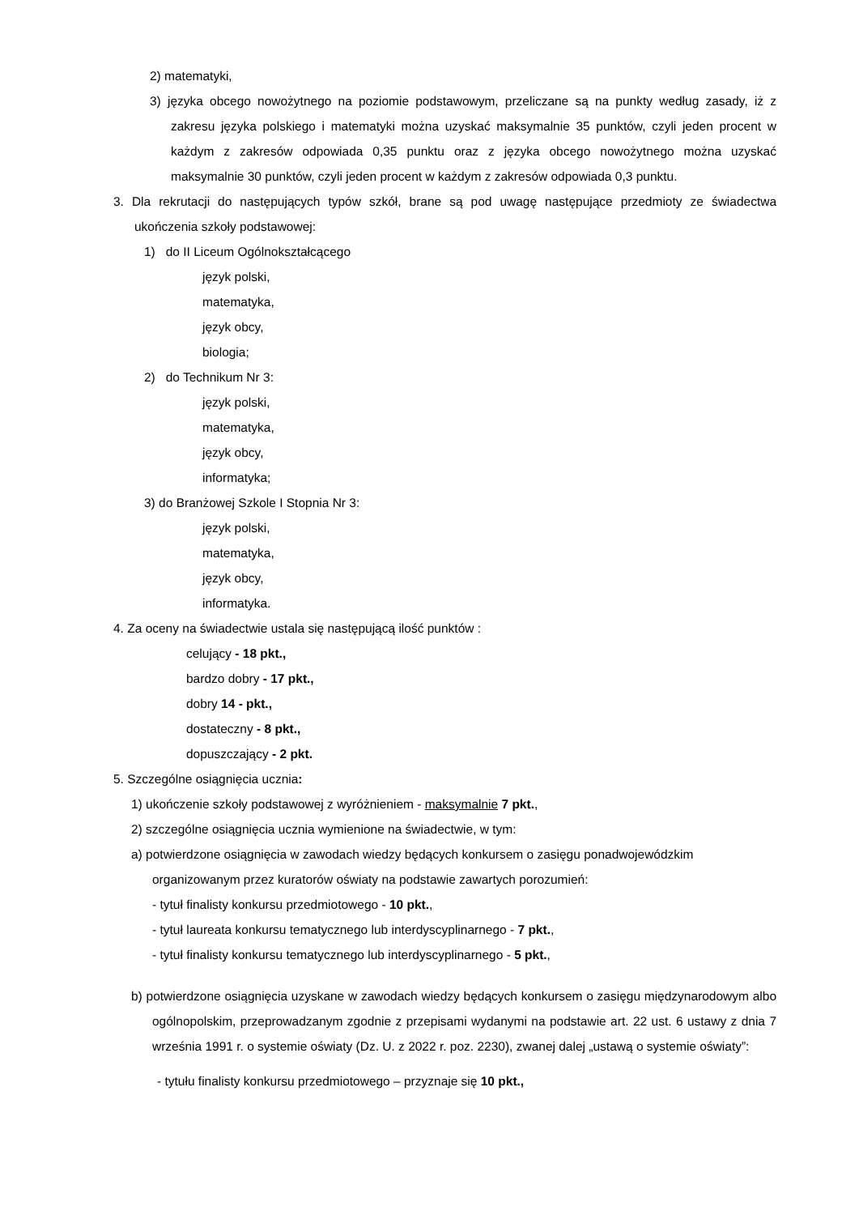2) matematyki,
3) języka obcego nowożytnego na poziomie podstawowym, przeliczane są na punkty według zasady, iż z zakresu języka polskiego i matematyki można uzyskać maksymalnie 35 punktów, czyli jeden procent w każdym z zakresów odpowiada 0,35 punktu oraz z języka obcego nowożytnego można uzyskać maksymalnie 30 punktów, czyli jeden procent w każdym z zakresów odpowiada 0,3 punktu.
3. Dla rekrutacji do następujących typów szkół, brane są pod uwagę następujące przedmioty ze świadectwa ukończenia szkoły podstawowej:
1) do II Liceum Ogólnokształcącego
język polski,
matematyka,
język obcy,
biologia;
2) do Technikum Nr 3:
język polski,
matematyka,
język obcy,
informatyka;
3) do Branżowej Szkole I Stopnia Nr 3:
język polski,
matematyka,
język obcy,
informatyka.
4. Za oceny na świadectwie ustala się następującą ilość punktów :
celujący - 18 pkt.,
bardzo dobry - 17 pkt.,
dobry 14 - pkt.,
dostateczny - 8 pkt.,
dopuszczający - 2 pkt.
5. Szczególne osiągnięcia ucznia:
1) ukończenie szkoły podstawowej z wyróżnieniem - maksymalnie 7 pkt.,
2) szczególne osiągnięcia ucznia wymienione na świadectwie, w tym:
a) potwierdzone osiągnięcia w zawodach wiedzy będących konkursem o zasięgu ponadwojewódzkim organizowanym przez kuratorów oświaty na podstawie zawartych porozumień:
- tytuł finalisty konkursu przedmiotowego - 10 pkt.,
- tytuł laureata konkursu tematycznego lub interdyscyplinarnego - 7 pkt.,
- tytuł finalisty konkursu tematycznego lub interdyscyplinarnego - 5 pkt.,
b) potwierdzone osiągnięcia uzyskane w zawodach wiedzy będących konkursem o zasięgu międzynarodowym albo ogólnopolskim, przeprowadzanym zgodnie z przepisami wydanymi na podstawie art. 22 ust. 6 ustawy z dnia 7 września 1991 r. o systemie oświaty (Dz. U. z 2022 r. poz. 2230), zwanej dalej „ustawą o systemie oświaty”:
- tytułu finalisty konkursu przedmiotowego – przyznaje się 10 pkt.,